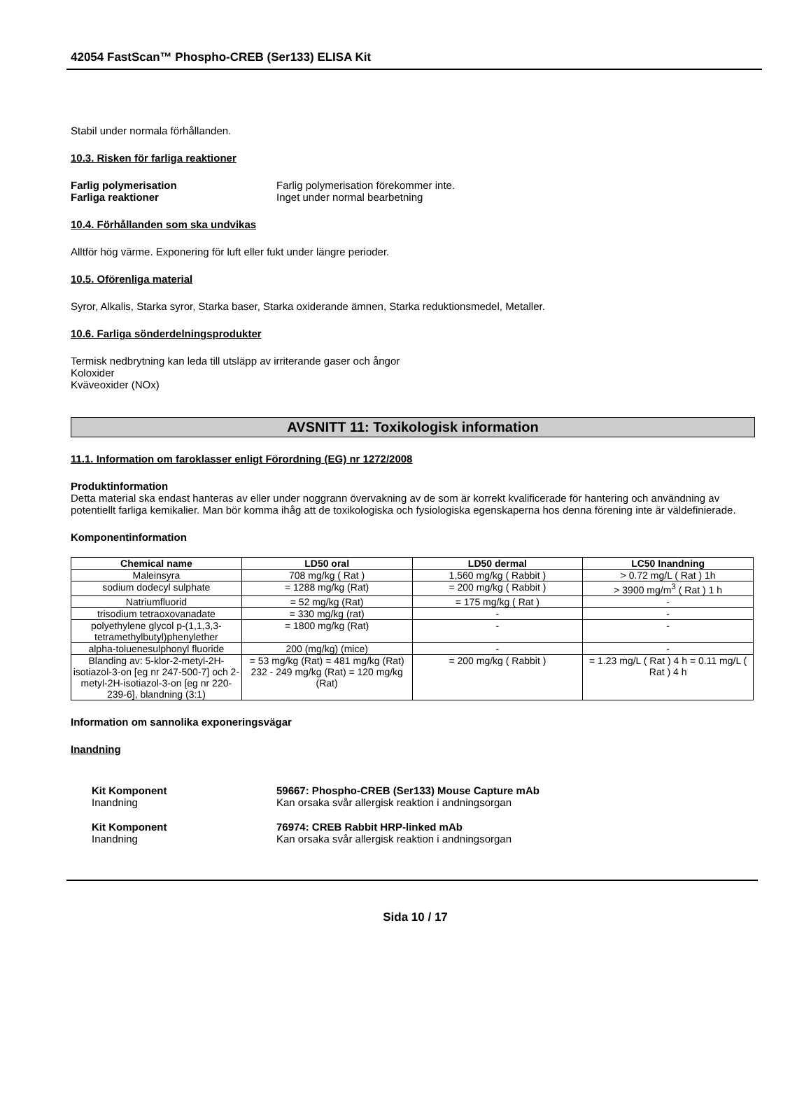42054 FastScan™ Phospho-CREB (Ser133) ELISA Kit
Stabil under normala förhållanden.
10.3. Risken för farliga reaktioner
Farlig polymerisation Farlig polymerisation förekommer inte.
Farliga reaktioner Inget under normal bearbetning
10.4. Förhållanden som ska undvikas
Alltför hög värme. Exponering för luft eller fukt under längre perioder.
10.5. Oförenliga material
Syror, Alkalis, Starka syror, Starka baser, Starka oxiderande ämnen, Starka reduktionsmedel, Metaller.
10.6. Farliga sönderdelningsprodukter
Termisk nedbrytning kan leda till utsläpp av irriterande gaser och ångor
Koloxider
Kväveoxider (NOx)
AVSNITT 11: Toxikologisk information
11.1. Information om faroklasser enligt Förordning (EG) nr 1272/2008
Produktinformation
Detta material ska endast hanteras av eller under noggrann övervakning av de som är korrekt kvalificerade för hantering och användning av potentiellt farliga kemikalier. Man bör komma ihåg att de toxikologiska och fysiologiska egenskaperna hos denna förening inte är väldefinierade.
Komponentinformation
| Chemical name | LD50 oral | LD50 dermal | LC50 Inandning |
| --- | --- | --- | --- |
| Maleinsyra | 708 mg/kg ( Rat ) | 1,560 mg/kg ( Rabbit ) | > 0.72 mg/L ( Rat ) 1h |
| sodium dodecyl sulphate | = 1288 mg/kg (Rat) | = 200 mg/kg ( Rabbit ) | > 3900 mg/m<sup>3</sup> ( Rat ) 1 h |
| Natriumfluorid | = 52 mg/kg (Rat) | = 175 mg/kg ( Rat ) | - |
| trisodium tetraoxovanadate | = 330 mg/kg (rat) | - | - |
| polyethylene glycol p-(1,1,3,3-tetramethylbutyl)phenylether | = 1800 mg/kg (Rat) | - | - |
| alpha-toluenesulphonyl fluoride | 200 (mg/kg) (mice) | - | - |
| Blanding av: 5-klor-2-metyl-2H-isotiazol-3-on [eg nr 247-500-7] och 2-metyl-2H-isotiazol-3-on [eg nr 220-239-6], blandning (3:1) | = 53 mg/kg (Rat) = 481 mg/kg (Rat) 232 - 249 mg/kg (Rat) = 120 mg/kg (Rat) | = 200 mg/kg ( Rabbit ) | = 1.23 mg/L ( Rat ) 4 h = 0.11 mg/L ( Rat ) 4 h |
Information om sannolika exponeringsvägar
Inandning
Kit Komponent 59667: Phospho-CREB (Ser133) Mouse Capture mAb
Inandning Kan orsaka svår allergisk reaktion i andningsorgan
Kit Komponent 76974: CREB Rabbit HRP-linked mAb
Inandning Kan orsaka svår allergisk reaktion i andningsorgan
Sida 10 / 17